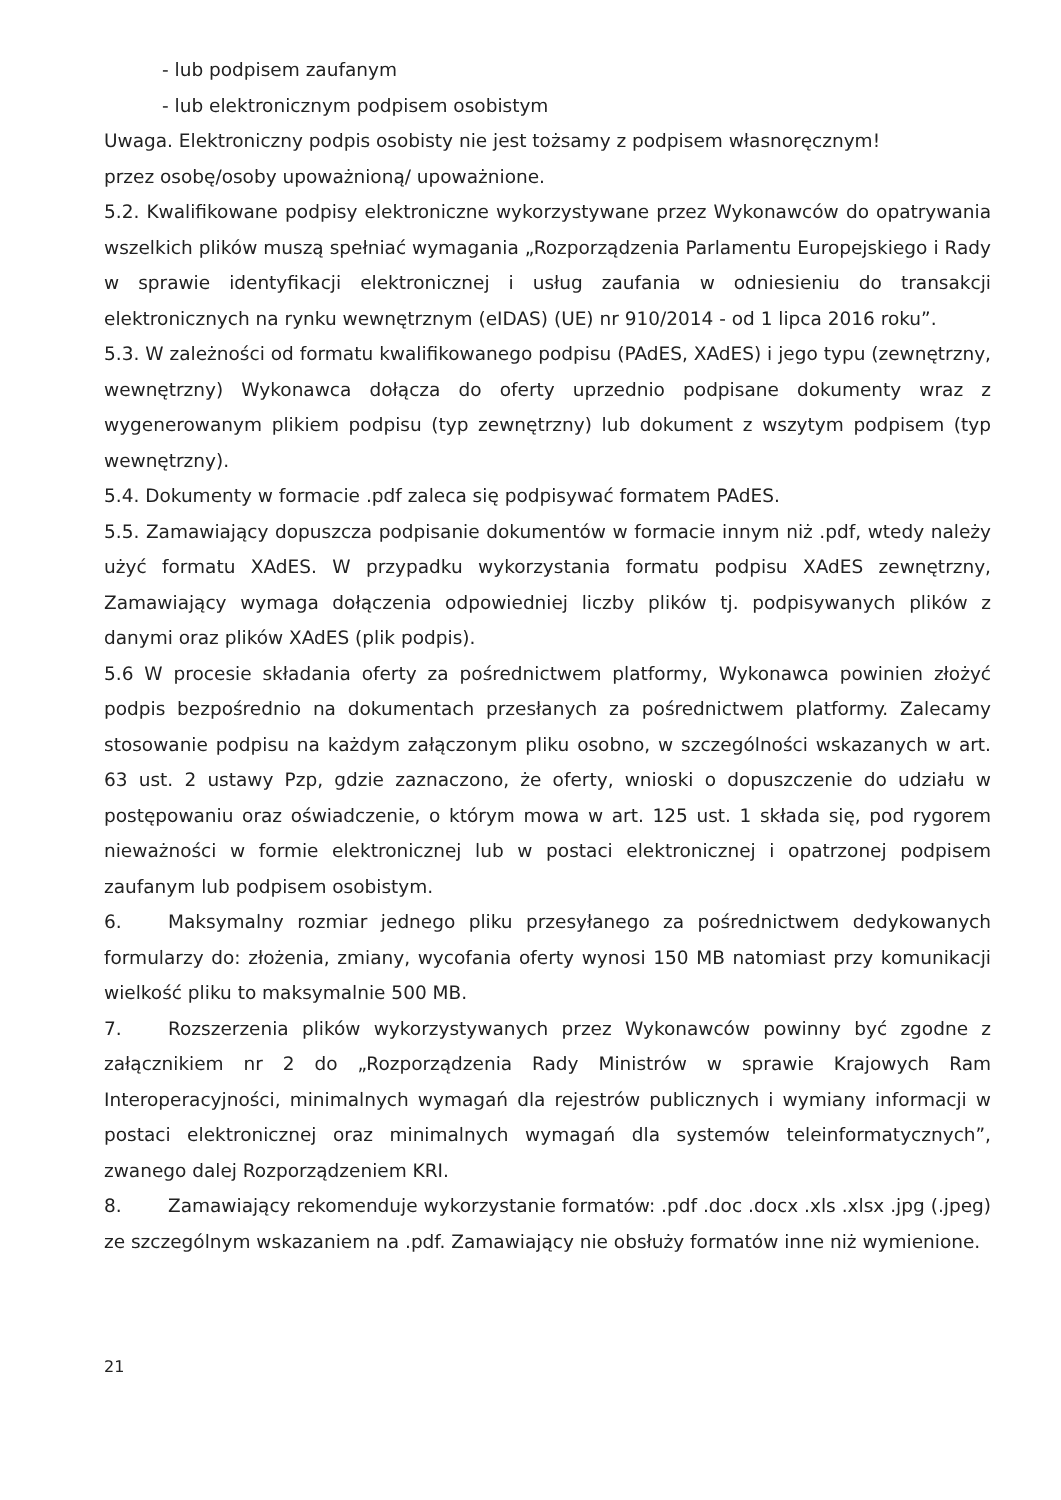- lub podpisem zaufanym
- lub elektronicznym podpisem osobistym
Uwaga. Elektroniczny podpis osobisty nie jest tożsamy z podpisem własnoręcznym!
przez osobę/osoby upoważnioną/ upoważnione.
5.2. Kwalifikowane podpisy elektroniczne wykorzystywane przez Wykonawców do opatrywania wszelkich plików muszą spełniać wymagania „Rozporządzenia Parlamentu Europejskiego i Rady w sprawie identyfikacji elektronicznej i usług zaufania w odniesieniu do transakcji elektronicznych na rynku wewnętrznym (eIDAS) (UE) nr 910/2014 - od 1 lipca 2016 roku”.
5.3. W zależności od formatu kwalifikowanego podpisu (PAdES, XAdES) i jego typu (zewnętrzny, wewnętrzny) Wykonawca dołącza do oferty uprzednio podpisane dokumenty wraz z wygenerowanym plikiem podpisu (typ zewnętrzny) lub dokument z wszytym podpisem (typ wewnętrzny).
5.4. Dokumenty w formacie .pdf zaleca się podpisywać formatem PAdES.
5.5. Zamawiający dopuszcza podpisanie dokumentów w formacie innym niż .pdf, wtedy należy użyć formatu XAdES. W przypadku wykorzystania formatu podpisu XAdES zewnętrzny, Zamawiający wymaga dołączenia odpowiedniej liczby plików tj. podpisywanych plików z danymi oraz plików XAdES (plik podpis).
5.6 W procesie składania oferty za pośrednictwem platformy, Wykonawca powinien złożyć podpis bezpośrednio na dokumentach przesłanych za pośrednictwem platformy. Zalecamy stosowanie podpisu na każdym załączonym pliku osobno, w szczególności wskazanych w art. 63 ust. 2 ustawy Pzp, gdzie zaznaczono, że oferty, wnioski o dopuszczenie do udziału w postępowaniu oraz oświadczenie, o którym mowa w art. 125 ust. 1 składa się, pod rygorem nieważności w formie elektronicznej lub w postaci elektronicznej i opatrzonej podpisem zaufanym lub podpisem osobistym.
6. Maksymalny rozmiar jednego pliku przesyłanego za pośrednictwem dedykowanych formularzy do: złożenia, zmiany, wycofania oferty wynosi 150 MB natomiast przy komunikacji wielkość pliku to maksymalnie 500 MB.
7. Rozszerzenia plików wykorzystywanych przez Wykonawców powinny być zgodne z załącznikiem nr 2 do „Rozporządzenia Rady Ministrów w sprawie Krajowych Ram Interoperacyjności, minimalnych wymagań dla rejestrów publicznych i wymiany informacji w postaci elektronicznej oraz minimalnych wymagań dla systemów teleinformatycznych”, zwanego dalej Rozporządzeniem KRI.
8. Zamawiający rekomenduje wykorzystanie formatów: .pdf .doc .docx .xls .xlsx .jpg (.jpeg) ze szczególnym wskazaniem na .pdf. Zamawiający nie obsłuży formatów inne niż wymienione.
21